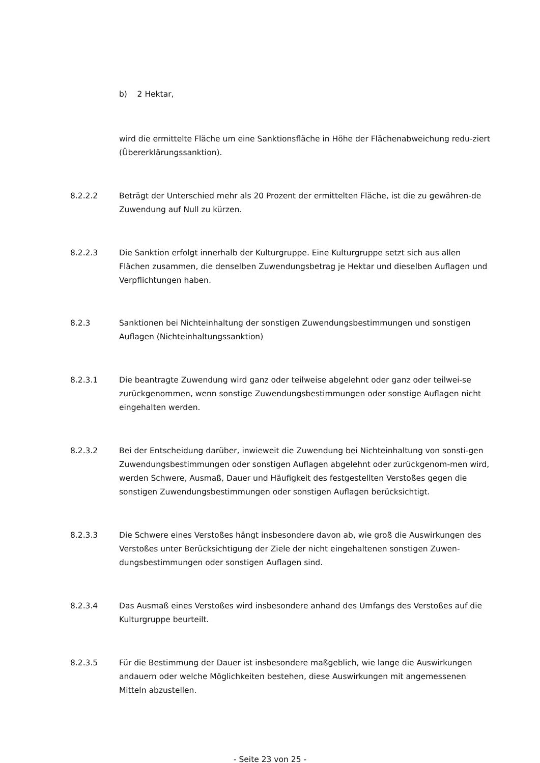b) 2 Hektar,
wird die ermittelte Fläche um eine Sanktionsfläche in Höhe der Flächenabweichung redu-ziert (Übererklärungssanktion).
8.2.2.2 Beträgt der Unterschied mehr als 20 Prozent der ermittelten Fläche, ist die zu gewähren-de Zuwendung auf Null zu kürzen.
8.2.2.3 Die Sanktion erfolgt innerhalb der Kulturgruppe. Eine Kulturgruppe setzt sich aus allen Flächen zusammen, die denselben Zuwendungsbetrag je Hektar und dieselben Auflagen und Verpflichtungen haben.
8.2.3 Sanktionen bei Nichteinhaltung der sonstigen Zuwendungsbestimmungen und sonstigen Auflagen (Nichteinhaltungssanktion)
8.2.3.1 Die beantragte Zuwendung wird ganz oder teilweise abgelehnt oder ganz oder teilwei-se zurückgenommen, wenn sonstige Zuwendungsbestimmungen oder sonstige Auflagen nicht eingehalten werden.
8.2.3.2 Bei der Entscheidung darüber, inwieweit die Zuwendung bei Nichteinhaltung von sonsti-gen Zuwendungsbestimmungen oder sonstigen Auflagen abgelehnt oder zurückgenom-men wird, werden Schwere, Ausmaß, Dauer und Häufigkeit des festgestellten Verstoßes gegen die sonstigen Zuwendungsbestimmungen oder sonstigen Auflagen berücksichtigt.
8.2.3.3 Die Schwere eines Verstoßes hängt insbesondere davon ab, wie groß die Auswirkungen des Verstoßes unter Berücksichtigung der Ziele der nicht eingehaltenen sonstigen Zuwen-dungsbestimmungen oder sonstigen Auflagen sind.
8.2.3.4 Das Ausmaß eines Verstoßes wird insbesondere anhand des Umfangs des Verstoßes auf die Kulturgruppe beurteilt.
8.2.3.5 Für die Bestimmung der Dauer ist insbesondere maßgeblich, wie lange die Auswirkungen andauern oder welche Möglichkeiten bestehen, diese Auswirkungen mit angemessenen Mitteln abzustellen.
- Seite 23 von 25 -